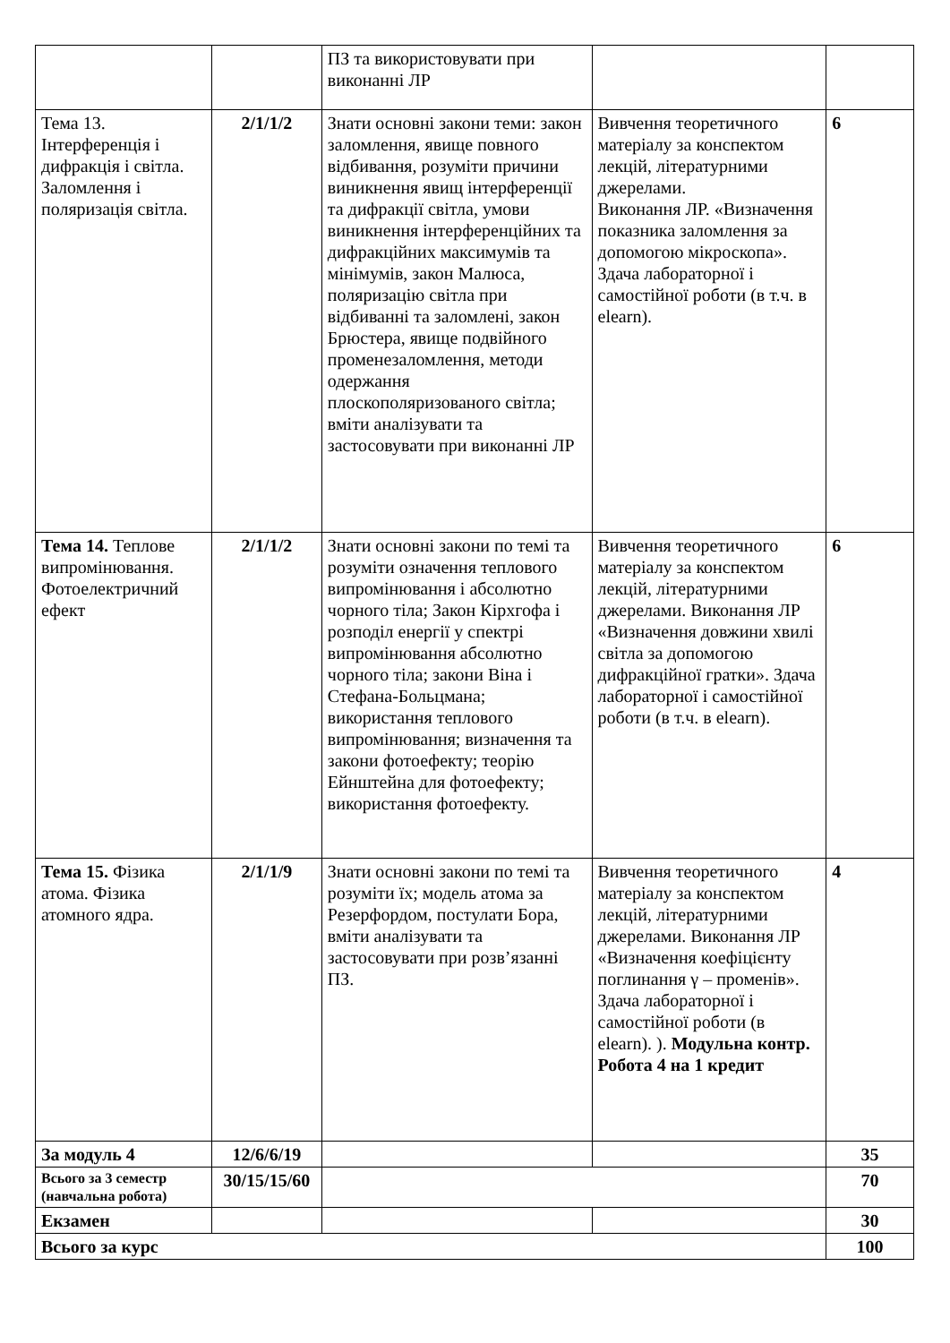| | | ПЗ та використовувати при виконанні ЛР | | |
| Тема 13. Інтерференція і дифракція і світла. Заломлення і поляризація світла. | 2/1/1/2 | Знати основні закони теми: закон заломлення, явище повного відбивання, розуміти причини виникнення явищ інтерференції та дифракції світла, умови виникнення інтерференційних та дифракційних максимумів та мінімумів, закон Малюса, поляризацію світла при відбиванні та заломлені, закон Брюстера, явище подвійного променезаломлення, методи одержання плоскополяризованого світла; вміти аналізувати та застосовувати при виконанні ЛР | Вивчення теоретичного матеріалу за конспектом лекцій, літературними джерелами. Виконання ЛР. «Визначення показника заломлення за допомогою мікроскопа». Здача лабораторної і самостійної роботи (в т.ч. в elearn). | 6 |
| Тема 14. Теплове випромінювання. Фотоелектричний ефект | 2/1/1/2 | Знати основні закони по темі та розуміти означення теплового випромінювання і абсолютно чорного тіла; Закон Кірхгофа і розподіл енергії у спектрі випромінювання абсолютно чорного тіла; закони Віна і Стефана-Больцмана; використання теплового випромінювання; визначення та закони фотоефекту; теорію Ейнштейна для фотоефекту; використання фотоефекту. | Вивчення теоретичного матеріалу за конспектом лекцій, літературними джерелами. Виконання ЛР «Визначення довжини хвилі світла за допомогою дифракційної гратки». Здача лабораторної і самостійної роботи (в т.ч. в elearn). | 6 |
| Тема 15. Фізика атома. Фізика атомного ядра. | 2/1/1/9 | Знати основні закони по темі та розуміти їх; модель атома за Резерфордом, постулати Бора, вміти аналізувати та застосовувати при розв’язанні ПЗ. | Вивчення теоретичного матеріалу за конспектом лекцій, літературними джерелами. Виконання ЛР «Визначення коефіцієнту поглинання γ – променів». Здача лабораторної і самостійної роботи (в elearn). ). Модульна контр. Робота 4 на 1 кредит | 4 |
| За модуль 4 | 12/6/6/19 | | | 35 |
| Всього за 3 семестр (навчальна робота) | 30/15/15/60 | | | 70 |
| Екзамен | | | | 30 |
| Всього за курс | | | | 100 |